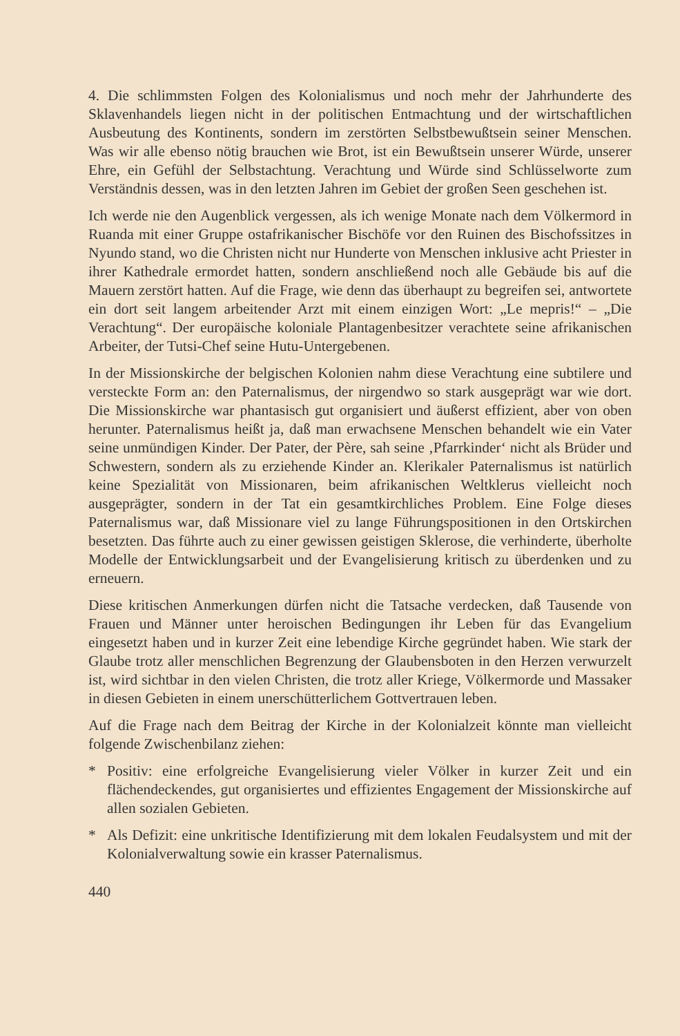4. Die schlimmsten Folgen des Kolonialismus und noch mehr der Jahrhunderte des Sklavenhandels liegen nicht in der politischen Entmachtung und der wirtschaftlichen Ausbeutung des Kontinents, sondern im zerstörten Selbstbewußtsein seiner Menschen. Was wir alle ebenso nötig brauchen wie Brot, ist ein Bewußtsein unserer Würde, unserer Ehre, ein Gefühl der Selbstachtung. Verachtung und Würde sind Schlüsselworte zum Verständnis dessen, was in den letzten Jahren im Gebiet der großen Seen geschehen ist.
Ich werde nie den Augenblick vergessen, als ich wenige Monate nach dem Völkermord in Ruanda mit einer Gruppe ostafrikanischer Bischöfe vor den Ruinen des Bischofssitzes in Nyundo stand, wo die Christen nicht nur Hunderte von Menschen inklusive acht Priester in ihrer Kathedrale ermordet hatten, sondern anschließend noch alle Gebäude bis auf die Mauern zerstört hatten. Auf die Frage, wie denn das überhaupt zu begreifen sei, antwortete ein dort seit langem arbeitender Arzt mit einem einzigen Wort: „Le mepris!“ – „Die Verachtung“. Der europäische koloniale Plantagenbesitzer verachtete seine afrikanischen Arbeiter, der Tutsi-Chef seine Hutu-Untergebenen.
In der Missionskirche der belgischen Kolonien nahm diese Verachtung eine subtilere und versteckte Form an: den Paternalismus, der nirgendwo so stark ausgeprägt war wie dort. Die Missionskirche war phantasisch gut organisiert und äußerst effizient, aber von oben herunter. Paternalismus heißt ja, daß man erwachsene Menschen behandelt wie ein Vater seine unmündigen Kinder. Der Pater, der Père, sah seine ‚Pfarrkinder‘ nicht als Brüder und Schwestern, sondern als zu erziehende Kinder an. Klerikaler Paternalismus ist natürlich keine Spezialität von Missionaren, beim afrikanischen Weltklerus vielleicht noch ausgeprägter, sondern in der Tat ein gesamtkirchliches Problem. Eine Folge dieses Paternalismus war, daß Missionare viel zu lange Führungspositionen in den Ortskirchen besetzten. Das führte auch zu einer gewissen geistigen Sklerose, die verhinderte, überholte Modelle der Entwicklungsarbeit und der Evangelisierung kritisch zu überdenken und zu erneuern.
Diese kritischen Anmerkungen dürfen nicht die Tatsache verdecken, daß Tausende von Frauen und Männer unter heroischen Bedingungen ihr Leben für das Evangelium eingesetzt haben und in kurzer Zeit eine lebendige Kirche gegründet haben. Wie stark der Glaube trotz aller menschlichen Begrenzung der Glaubensboten in den Herzen verwurzelt ist, wird sichtbar in den vielen Christen, die trotz aller Kriege, Völkermorde und Massaker in diesen Gebieten in einem unerschütterlichem Gottvertrauen leben.
Auf die Frage nach dem Beitrag der Kirche in der Kolonialzeit könnte man vielleicht folgende Zwischenbilanz ziehen:
* Positiv: eine erfolgreiche Evangelisierung vieler Völker in kurzer Zeit und ein flächendeckendes, gut organisiertes und effizientes Engagement der Missionskirche auf allen sozialen Gebieten.
* Als Defizit: eine unkritische Identifizierung mit dem lokalen Feudalsystem und mit der Kolonialverwaltung sowie ein krasser Paternalismus.
440